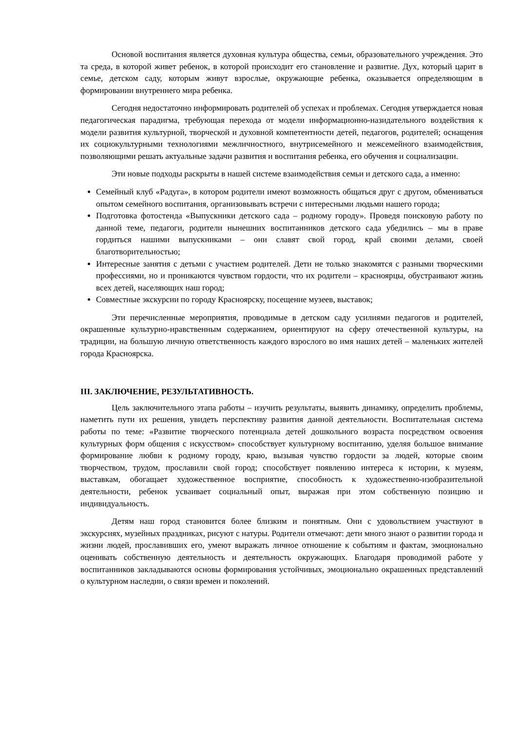Основой воспитания является духовная культура общества, семьи, образовательного учреждения. Это та среда, в которой живет ребенок, в которой происходит его становление и развитие. Дух, который царит в семье, детском саду, которым живут взрослые, окружающие ребенка, оказывается определяющим в формировании внутреннего мира ребенка.
Сегодня недостаточно информировать родителей об успехах и проблемах. Сегодня утверждается новая педагогическая парадигма, требующая перехода от модели информационно-назидательного воздействия к модели развития культурной, творческой и духовной компетентности детей, педагогов, родителей; оснащения их социокультурными технологиями межличностного, внутрисемейного и межсемейного взаимодействия, позволяющими решать актуальные задачи развития и воспитания ребенка, его обучения и социализации.
Эти новые подходы раскрыты в нашей системе взаимодействия семьи и детского сада, а именно:
Семейный клуб «Радуга», в котором родители имеют возможность общаться друг с другом, обмениваться опытом семейного воспитания, организовывать встречи с интересными людьми нашего города;
Подготовка фотостенда «Выпускники детского сада – родному городу». Проведя поисковую работу по данной теме, педагоги, родители нынешних воспитанников детского сада убедились – мы в праве гордиться нашими выпускниками – они славят свой город, край своими делами, своей благотворительностью;
Интересные занятия с детьми с участием родителей. Дети не только знакомятся с разными творческими профессиями, но и проникаются чувством гордости, что их родители – красноярцы, обустраивают жизнь всех детей, населяющих наш город;
Совместные экскурсии по городу Красноярску, посещение музеев, выставок;
Эти перечисленные мероприятия, проводимые в детском саду усилиями педагогов и родителей, окрашенные культурно-нравственным содержанием, ориентируют на сферу отечественной культуры, на традиции, на большую личную ответственность каждого взрослого во имя наших детей – маленьких жителей города Красноярска.
III. ЗАКЛЮЧЕНИЕ, РЕЗУЛЬТАТИВНОСТЬ.
Цель заключительного этапа работы – изучить результаты, выявить динамику, определить проблемы, наметить пути их решения, увидеть перспективу развития данной деятельности. Воспитательная система работы по теме: «Развитие творческого потенциала детей дошкольного возраста посредством освоения культурных форм общения с искусством» способствует культурному воспитанию, уделяя большое внимание формирование любви к родному городу, краю, вызывая чувство гордости за людей, которые своим творчеством, трудом, прославили свой город; способствует появлению интереса к истории, к музеям, выставкам, обогащает художественное восприятие, способность к художественно-изобразительной деятельности, ребенок усваивает социальный опыт, выражая при этом собственную позицию и индивидуальность.
Детям наш город становится более близким и понятным. Они с удовольствием участвуют в экскурсиях, музейных праздниках, рисуют с натуры. Родители отмечают: дети много знают о развитии города и жизни людей, прославивших его, умеют выражать личное отношение к событиям и фактам, эмоционально оценивать собственную деятельность и деятельность окружающих. Благодаря проводимой работе у воспитанников закладываются основы формирования устойчивых, эмоционально окрашенных представлений о культурном наследии, о связи времен и поколений.